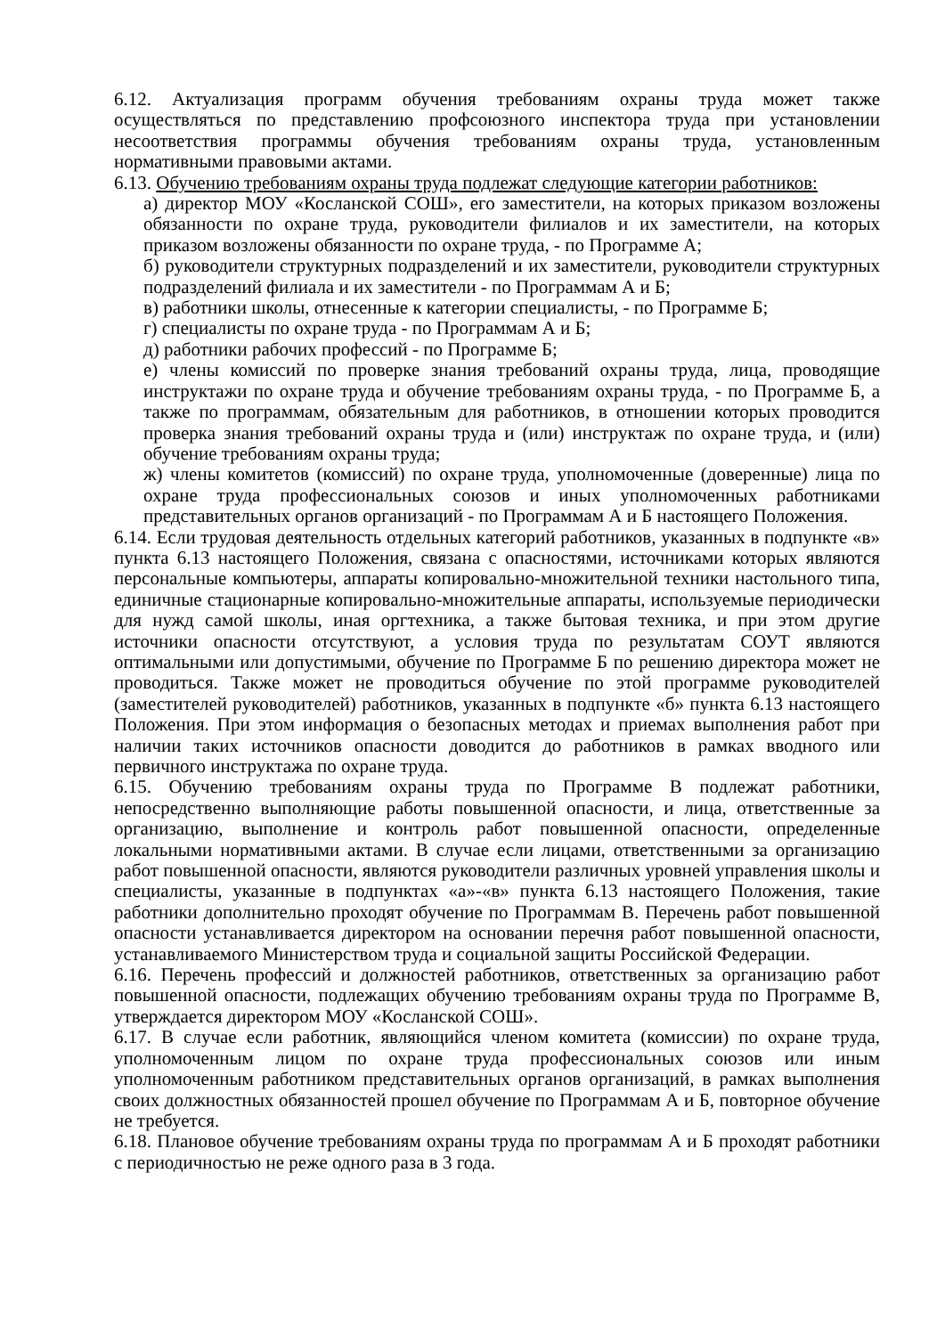6.12. Актуализация программ обучения требованиям охраны труда может также осуществляться по представлению профсоюзного инспектора труда при установлении несоответствия программы обучения требованиям охраны труда, установленным нормативными правовыми актами.
6.13. Обучению требованиям охраны труда подлежат следующие категории работников:
а) директор МОУ «Косланской СОШ», его заместители, на которых приказом возложены обязанности по охране труда, руководители филиалов и их заместители, на которых приказом возложены обязанности по охране труда, - по Программе А;
б) руководители структурных подразделений и их заместители, руководители структурных подразделений филиала и их заместители - по Программам А и Б;
в) работники школы, отнесенные к категории специалисты, - по Программе Б;
г) специалисты по охране труда - по Программам А и Б;
д) работники рабочих профессий - по Программе Б;
е) члены комиссий по проверке знания требований охраны труда, лица, проводящие инструктажи по охране труда и обучение требованиям охраны труда, - по Программе Б, а также по программам, обязательным для работников, в отношении которых проводится проверка знания требований охраны труда и (или) инструктаж по охране труда, и (или) обучение требованиям охраны труда;
ж) члены комитетов (комиссий) по охране труда, уполномоченные (доверенные) лица по охране труда профессиональных союзов и иных уполномоченных работниками представительных органов организаций - по Программам А и Б настоящего Положения.
6.14. Если трудовая деятельность отдельных категорий работников, указанных в подпункте «в» пункта 6.13 настоящего Положения, связана с опасностями, источниками которых являются персональные компьютеры, аппараты копировально-множительной техники настольного типа, единичные стационарные копировально-множительные аппараты, используемые периодически для нужд самой школы, иная оргтехника, а также бытовая техника, и при этом другие источники опасности отсутствуют, а условия труда по результатам СОУТ являются оптимальными или допустимыми, обучение по Программе Б по решению директора может не проводиться. Также может не проводиться обучение по этой программе руководителей (заместителей руководителей) работников, указанных в подпункте «б» пункта 6.13 настоящего Положения. При этом информация о безопасных методах и приемах выполнения работ при наличии таких источников опасности доводится до работников в рамках вводного или первичного инструктажа по охране труда.
6.15. Обучению требованиям охраны труда по Программе В подлежат работники, непосредственно выполняющие работы повышенной опасности, и лица, ответственные за организацию, выполнение и контроль работ повышенной опасности, определенные локальными нормативными актами. В случае если лицами, ответственными за организацию работ повышенной опасности, являются руководители различных уровней управления школы и специалисты, указанные в подпунктах «а»-«в» пункта 6.13 настоящего Положения, такие работники дополнительно проходят обучение по Программам В. Перечень работ повышенной опасности устанавливается директором на основании перечня работ повышенной опасности, устанавливаемого Министерством труда и социальной защиты Российской Федерации.
6.16. Перечень профессий и должностей работников, ответственных за организацию работ повышенной опасности, подлежащих обучению требованиям охраны труда по Программе В, утверждается директором МОУ «Косланской СОШ».
6.17. В случае если работник, являющийся членом комитета (комиссии) по охране труда, уполномоченным лицом по охране труда профессиональных союзов или иным уполномоченным работником представительных органов организаций, в рамках выполнения своих должностных обязанностей прошел обучение по Программам А и Б, повторное обучение не требуется.
6.18. Плановое обучение требованиям охраны труда по программам А и Б проходят работники с периодичностью не реже одного раза в 3 года.